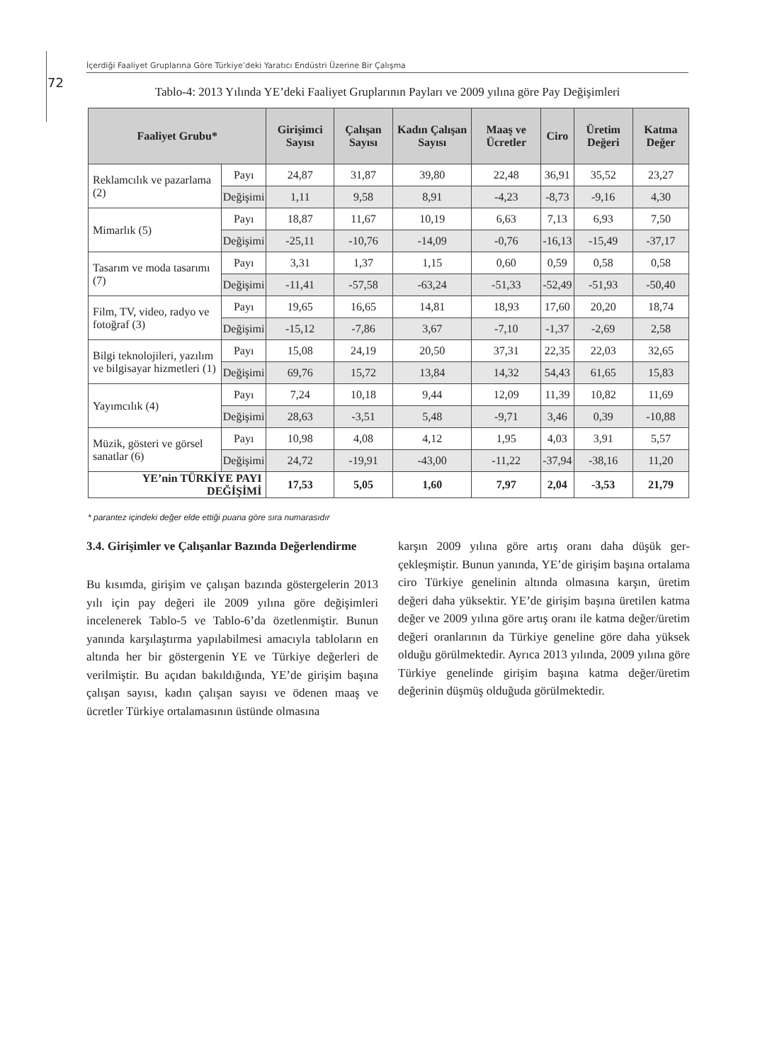İçerdiği Faaliyet Gruplarına Göre Türkiye’deki Yaratıcı Endüstri Üzerine Bir Çalışma
72
Tablo-4: 2013 Yılında YE’deki Faaliyet Gruplarının Payları ve 2009 yılına göre Pay Değişimleri
| Faaliyet Grubu* | | Girişimci Sayısı | Çalışan Sayısı | Kadın Çalışan Sayısı | Maaş ve Ücretler | Ciro | Üretim Değeri | Katma Değer |
| --- | --- | --- | --- | --- | --- | --- | --- | --- |
| Reklamcılık ve pazarlama (2) | Payı | 24,87 | 31,87 | 39,80 | 22,48 | 36,91 | 35,52 | 23,27 |
| | Değişimi | 1,11 | 9,58 | 8,91 | -4,23 | -8,73 | -9,16 | 4,30 |
| Mimarlık (5) | Payı | 18,87 | 11,67 | 10,19 | 6,63 | 7,13 | 6,93 | 7,50 |
| | Değişimi | -25,11 | -10,76 | -14,09 | -0,76 | -16,13 | -15,49 | -37,17 |
| Tasarım ve moda tasarımı (7) | Payı | 3,31 | 1,37 | 1,15 | 0,60 | 0,59 | 0,58 | 0,58 |
| | Değişimi | -11,41 | -57,58 | -63,24 | -51,33 | -52,49 | -51,93 | -50,40 |
| Film, TV, video, radyo ve fotoğraf (3) | Payı | 19,65 | 16,65 | 14,81 | 18,93 | 17,60 | 20,20 | 18,74 |
| | Değişimi | -15,12 | -7,86 | 3,67 | -7,10 | -1,37 | -2,69 | 2,58 |
| Bilgi teknolojileri, yazılım ve bilgisayar hizmetleri (1) | Payı | 15,08 | 24,19 | 20,50 | 37,31 | 22,35 | 22,03 | 32,65 |
| | Değişimi | 69,76 | 15,72 | 13,84 | 14,32 | 54,43 | 61,65 | 15,83 |
| Yayımcılık (4) | Payı | 7,24 | 10,18 | 9,44 | 12,09 | 11,39 | 10,82 | 11,69 |
| | Değişimi | 28,63 | -3,51 | 5,48 | -9,71 | 3,46 | 0,39 | -10,88 |
| Müzik, gösteri ve görsel sanatlar (6) | Payı | 10,98 | 4,08 | 4,12 | 1,95 | 4,03 | 3,91 | 5,57 |
| | Değişimi | 24,72 | -19,91 | -43,00 | -11,22 | -37,94 | -38,16 | 11,20 |
| YE’nin TÜRKİYE PAYI DEĞİŞİMİ | | 17,53 | 5,05 | 1,60 | 7,97 | 2,04 | -3,53 | 21,79 |
* parantez içindeki değer elde ettiği puana göre sıra numarasıdır
3.4. Girişimler ve Çalışanlar Bazında Değerlendirme
Bu kısımda, girişim ve çalışan bazında gösterge­lerin 2013 yılı için pay değeri ile 2009 yılına göre değişimleri incelenerek Tablo-5 ve Tablo-6’da özetlenmiştir. Bunun yanında karşılaştırma yapıla­bilmesi amacıyla tabloların en altında her bir gös­tergenin YE ve Türkiye değerleri de verilmiştir. Bu açıdan bakıldığında, YE’de girişim başına çalı­şan sayısı, kadın çalışan sayısı ve ödenen maaş ve ücretler Türkiye ortalamasının üstünde olmasına
karşın 2009 yılına göre artış oranı daha düşük ger­çekleşmiştir. Bunun yanında, YE’de girişim başı­na ortalama ciro Türkiye genelinin altında olma­sına karşın, üretim değeri daha yüksektir. YE’de girişim başına üretilen katma değer ve 2009 yılı­na göre artış oranı ile katma değer/üretim değeri oranlarının da Türkiye geneline göre daha yüksek olduğu görülmektedir. Ayrıca 2013 yılında, 2009 yılına göre Türkiye genelinde girişim başına kat­ma değer/üretim değerinin düşmüş olduğuda gö­rülmektedir.